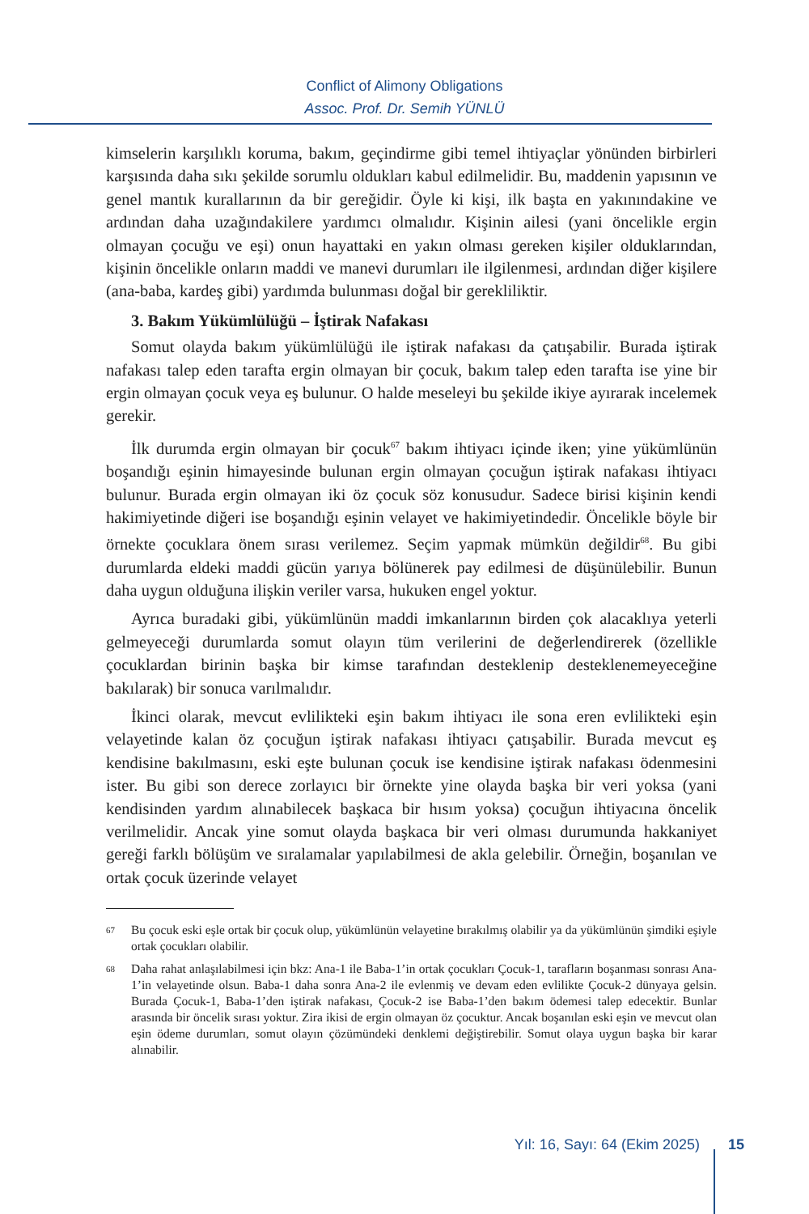Conflict of Alimony Obligations
Assoc. Prof. Dr. Semih YÜNLÜ
kimselerin karşılıklı koruma, bakım, geçindirme gibi temel ihtiyaçlar yönünden birbirleri karşısında daha sıkı şekilde sorumlu oldukları kabul edilmelidir. Bu, maddenin yapısının ve genel mantık kurallarının da bir gereğidir. Öyle ki kişi, ilk başta en yakınındakine ve ardından daha uzağındakilere yardımcı olmalıdır. Kişinin ailesi (yani öncelikle ergin olmayan çocuğu ve eşi) onun hayattaki en yakın olması gereken kişiler olduklarından, kişinin öncelikle onların maddi ve manevi durumları ile ilgilenmesi, ardından diğer kişilere (ana-baba, kardeş gibi) yardımda bulunması doğal bir gerekliliktir.
3. Bakım Yükümlülüğü – İştirak Nafakası
Somut olayda bakım yükümlülüğü ile iştirak nafakası da çatışabilir. Burada iştirak nafakası talep eden tarafta ergin olmayan bir çocuk, bakım talep eden tarafta ise yine bir ergin olmayan çocuk veya eş bulunur. O halde meseleyi bu şekilde ikiye ayırarak incelemek gerekir.
İlk durumda ergin olmayan bir çocuk<sup>67</sup> bakım ihtiyacı içinde iken; yine yükümlünün boşandığı eşinin himayesinde bulunan ergin olmayan çocuğun iştirak nafakası ihtiyacı bulunur. Burada ergin olmayan iki öz çocuk söz konusudur. Sadece birisi kişinin kendi hakimiyetinde diğeri ise boşandığı eşinin velayet ve hakimiyetindedir. Öncelikle böyle bir örnekte çocuklara önem sırası verilemez. Seçim yapmak mümkün değildir<sup>68</sup>. Bu gibi durumlarda eldeki maddi gücün yarıya bölünerek pay edilmesi de düşünülebilir. Bunun daha uygun olduğuna ilişkin veriler varsa, hukuken engel yoktur.
Ayrıca buradaki gibi, yükümlünün maddi imkanlarının birden çok alacaklıya yeterli gelmeyeceği durumlarda somut olayın tüm verilerini de değerlendirerek (özellikle çocuklardan birinin başka bir kimse tarafından desteklenip desteklenemeyeceğine bakılarak) bir sonuca varılmalıdır.
İkinci olarak, mevcut evlilikteki eşin bakım ihtiyacı ile sona eren evlilikteki eşin velayetinde kalan öz çocuğun iştirak nafakası ihtiyacı çatışabilir. Burada mevcut eş kendisine bakılmasını, eski eşte bulunan çocuk ise kendisine iştirak nafakası ödenmesini ister. Bu gibi son derece zorlayıcı bir örnekte yine olayda başka bir veri yoksa (yani kendisinden yardım alınabilecek başkaca bir hısım yoksa) çocuğun ihtiyacına öncelik verilmelidir. Ancak yine somut olayda başkaca bir veri olması durumunda hakkaniyet gereği farklı bölüşüm ve sıralamalar yapılabilmesi de akla gelebilir. Örneğin, boşanılan ve ortak çocuk üzerinde velayet
67
Bu çocuk eski eşle ortak bir çocuk olup, yükümlünün velayetine bırakılmış olabilir ya da yükümlünün şimdiki eşiyle ortak çocukları olabilir.
68
Daha rahat anlaşılabilmesi için bkz: Ana-1 ile Baba-1’in ortak çocukları Çocuk-1, tarafların boşanması sonrası Ana-1’in velayetinde olsun. Baba-1 daha sonra Ana-2 ile evlenmiş ve devam eden evlilikte Çocuk-2 dünyaya gelsin. Burada Çocuk-1, Baba-1’den iştirak nafakası, Çocuk-2 ise Baba-1’den bakım ödemesi talep edecektir. Bunlar arasında bir öncelik sırası yoktur. Zira ikisi de ergin olmayan öz çocuktur. Ancak boşanılan eski eşin ve mevcut olan eşin ödeme durumları, somut olayın çözümündeki denklemi değiştirebilir. Somut olaya uygun başka bir karar alınabilir.
Yıl: 16, Sayı: 64 (Ekim 2025) 15